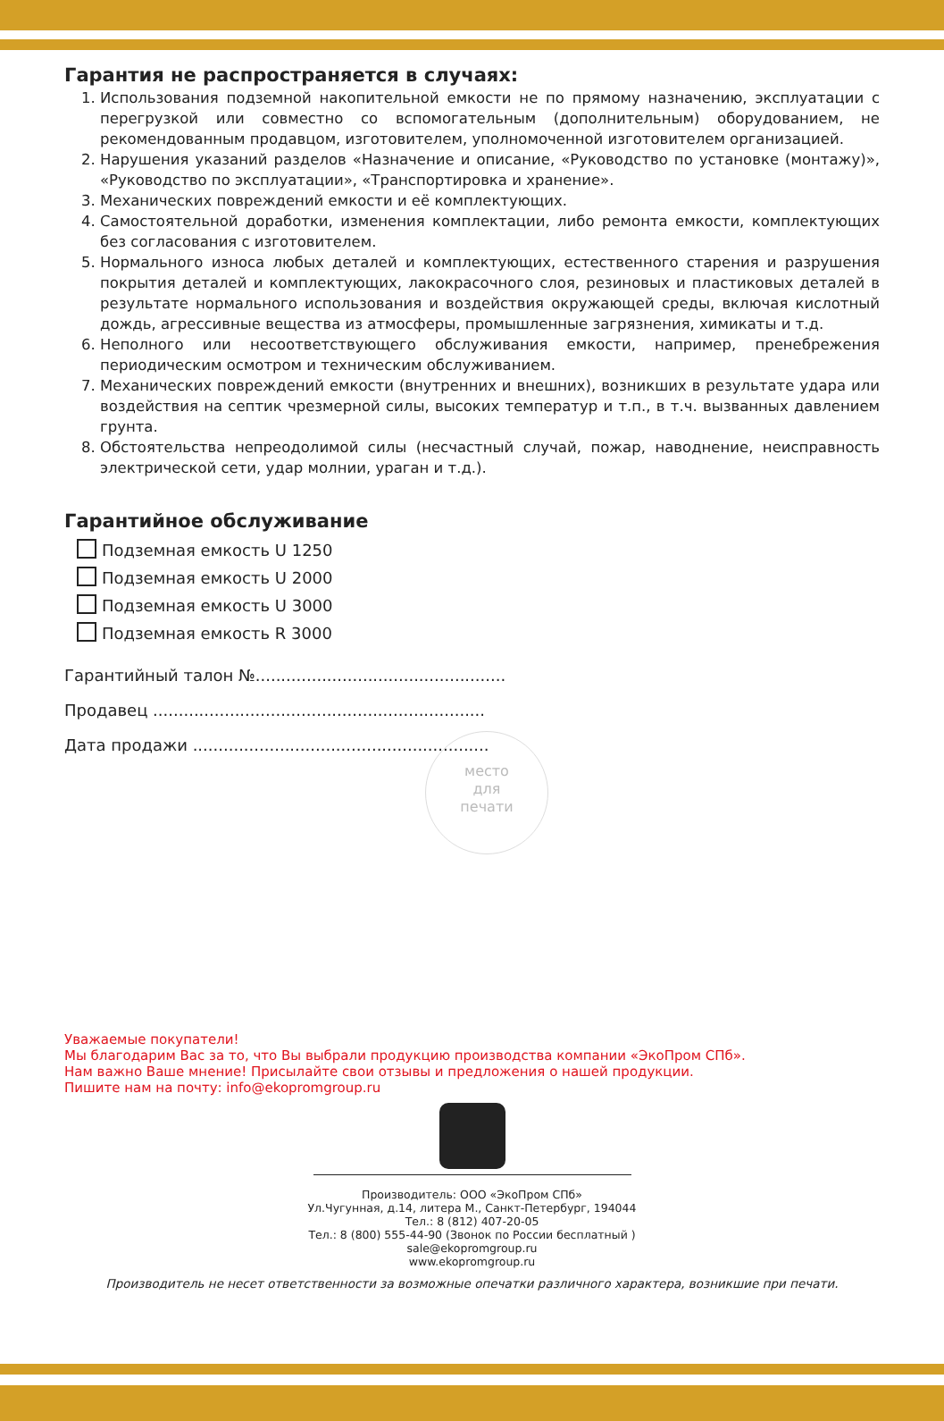Гарантия не распространяется в случаях:
1. Использования подземной накопительной емкости не по прямому назначению, эксплуатации с перегрузкой или совместно со вспомогательным (дополнительным) оборудованием, не рекомендованным продавцом, изготовителем, уполномоченной изготовителем организацией.
2. Нарушения указаний разделов «Назначение и описание, «Руководство по установке (монтажу)», «Руководство по эксплуатации», «Транспортировка и хранение».
3. Механических повреждений емкости и её комплектующих.
4. Самостоятельной доработки, изменения комплектации, либо ремонта емкости, комплектующих без согласования с изготовителем.
5. Нормального износа любых деталей и комплектующих, естественного старения и разрушения покрытия деталей и комплектующих, лакокрасочного слоя, резиновых и пластиковых деталей в результате нормального использования и воздействия окружающей среды, включая кислотный дождь, агрессивные вещества из атмосферы, промышленные загрязнения, химикаты и т.д.
6. Неполного или несоответствующего обслуживания емкости, например, пренебрежения периодическим осмотром и техническим обслуживанием.
7. Механических повреждений емкости (внутренних и внешних), возникших в результате удара или воздействия на септик чрезмерной силы, высоких температур и т.п., в т.ч. вызванных давлением грунта.
8. Обстоятельства непреодолимой силы (несчастный случай, пожар, наводнение, неисправность электрической сети, удар молнии, ураган и т.д.).
Гарантийное обслуживание
Подземная емкость U 1250
Подземная емкость U 2000
Подземная емкость U 3000
Подземная емкость R 3000
Гарантийный талон №.................................................
Продавец .................................................................
Дата продажи ..........................................................
место
для
печати
Уважаемые покупатели!
Мы благодарим Вас за то, что Вы выбрали продукцию производства компании «ЭкоПром СПб».
Нам важно Ваше мнение! Присылайте свои отзывы и предложения о нашей продукции.
Пишите нам на почту: info@ekopromgroup.ru
Производитель: ООО «ЭкоПром СПб»
Ул.Чугунная, д.14, литера М., Санкт-Петербург, 194044
Тел.: 8 (812) 407-20-05
Тел.: 8 (800) 555-44-90 (Звонок по России бесплатный )
sale@ekopromgroup.ru
www.ekopromgroup.ru
Производитель не несет ответственности за возможные опечатки различного характера, возникшие при печати.